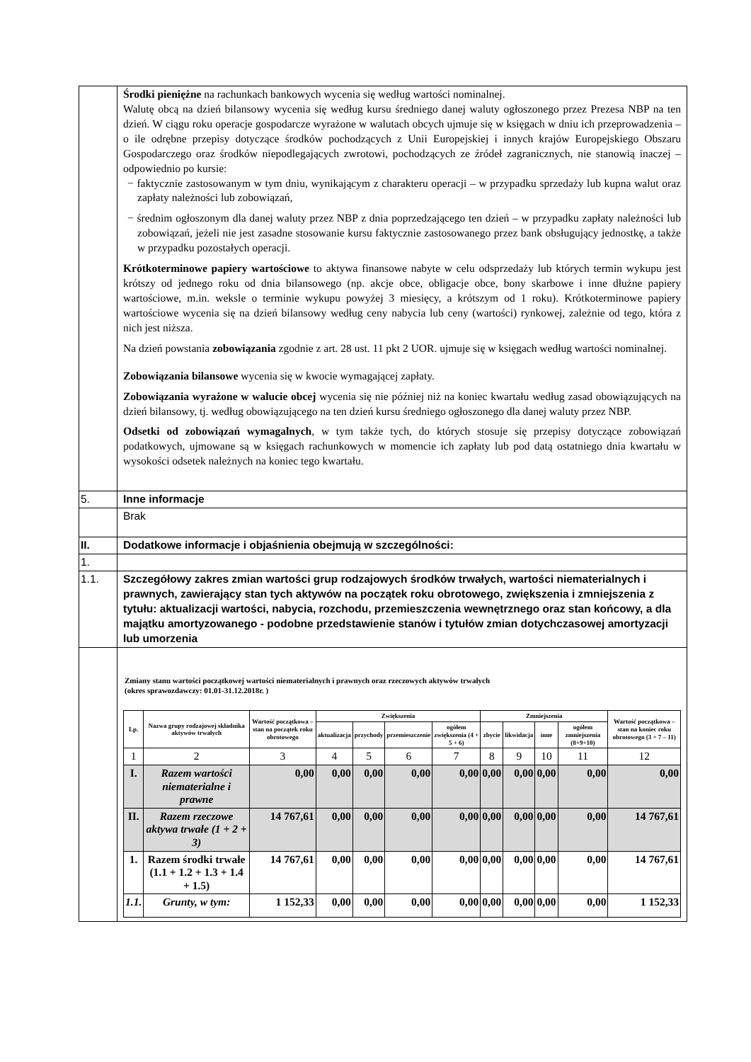| | Środki pieniężne na rachunkach bankowych wycenia się według wartości nominalnej. Walutę obcą na dzień bilansowy wycenia się według kursu średniego danej waluty ogłoszonego przez Prezesa NBP na ten dzień. W ciągu roku operacje gospodarcze wyrażone w walutach obcych ujmuje się w księgach w dniu ich przeprowadzenia – o ile odrębne przepisy dotyczące środków pochodzących z Unii Europejskiej i innych krajów Europejskiego Obszaru Gospodarczego oraz środków niepodlegających zwrotowi, pochodzących ze źródeł zagranicznych, nie stanowią inaczej – odpowiednio po kursie: − faktycznie zastosowanym w tym dniu, wynikającym z charakteru operacji – w przypadku sprzedaży lub kupna walut oraz zapłaty należności lub zobowiązań, − średnim ogłoszonym dla danej waluty przez NBP z dnia poprzedzającego ten dzień – w przypadku zapłaty należności lub zobowiązań, jeżeli nie jest zasadne stosowanie kursu faktycznie zastosowanego przez bank obsługujący jednostkę, a także w przypadku pozostałych operacji. Krótkoterminowe papiery wartościowe to aktywa finansowe nabyte w celu odsprzedaży lub których termin wykupu jest krótszy od jednego roku od dnia bilansowego (np. akcje obce, obligacje obce, bony skarbowe i inne dłużne papiery wartościowe, m.in. weksle o terminie wykupu powyżej 3 miesięcy, a krótszym od 1 roku). Krótkoterminowe papiery wartościowe wycenia się na dzień bilansowy według ceny nabycia lub ceny (wartości) rynkowej, zależnie od tego, która z nich jest niższa. Na dzień powstania zobowiązania zgodnie z art. 28 ust. 11 pkt 2 UOR. ujmuje się w księgach według wartości nominalnej. Zobowiązania bilansowe wycenia się w kwocie wymagającej zapłaty. Zobowiązania wyrażone w walucie obcej wycenia się nie później niż na koniec kwartału według zasad obowiązujących na dzień bilansowy, tj. według obowiązującego na ten dzień kursu średniego ogłoszonego dla danej waluty przez NBP. Odsetki od zobowiązań wymagalnych , w tym także tych, do których stosuje się przepisy dotyczące zobowiązań podatkowych, ujmowane są w księgach rachunkowych w momencie ich zapłaty lub pod datą ostatniego dnia kwartału w wysokości odsetek należnych na koniec tego kwartału. |
| 5. | Inne informacje |
| | Brak |
| II. | Dodatkowe informacje i objaśnienia obejmują w szczególności: |
| 1. | |
| 1.1. | Szczegółowy zakres zmian wartości grup rodzajowych środków trwałych, wartości niematerialnych i prawnych, zawierający stan tych aktywów na początek roku obrotowego, zwiększenia i zmniejszenia z tytułu: aktualizacji wartości, nabycia, rozchodu, przemieszczenia wewnętrznego oraz stan końcowy, a dla majątku amortyzowanego - podobne przedstawienie stanów i tytułów zmian dotychczasowej amortyzacji lub umorzenia |
| | Zmiany stanu wartości początkowej wartości niematerialnych i prawnych oraz rzeczowych aktywów trwałych (okres sprawozdawczy: 01.01-31.12.2018r. ) / Lp. / Nazwa grupy rodzajowej składnika aktywów trwałych / Wartość początkowa – stan na początek roku obrotowego / Zwiększenia / / / / Zmniejszenia / / / / Wartość początkowa – stan na koniec roku obrotowego (3 + 7 – 11) / / --- / --- / --- / --- / --- / --- / --- / --- / --- / --- / --- / --- / / / / / aktualizacja / przychody / przemieszczenie / ogółem zwiększenia (4 + 5 + 6) / zbycie / likwidacja / inne / ogółem zmniejszenia (8+9+10) / / / 1 / 2 / 3 / 4 / 5 / 6 / 7 / 8 / 9 / 10 / 11 / 12 / / I. / Razem wartości niematerialne i prawne / 0,00 / 0,00 / 0,00 / 0,00 / 0,00 / 0,00 / 0,00 / 0,00 / 0,00 / 0,00 / / II. / Razem rzeczowe aktywa trwałe (1 + 2 + 3) / 14 767,61 / 0,00 / 0,00 / 0,00 / 0,00 / 0,00 / 0,00 / 0,00 / 0,00 / 14 767,61 / / 1. / Razem środki trwałe (1.1 + 1.2 + 1.3 + 1.4 + 1.5) / 14 767,61 / 0,00 / 0,00 / 0,00 / 0,00 / 0,00 / 0,00 / 0,00 / 0,00 / 14 767,61 / / 1.1. / Grunty, w tym: / 1 152,33 / 0,00 / 0,00 / 0,00 / 0,00 / 0,00 / 0,00 / 0,00 / 0,00 / 1 152,33 / |